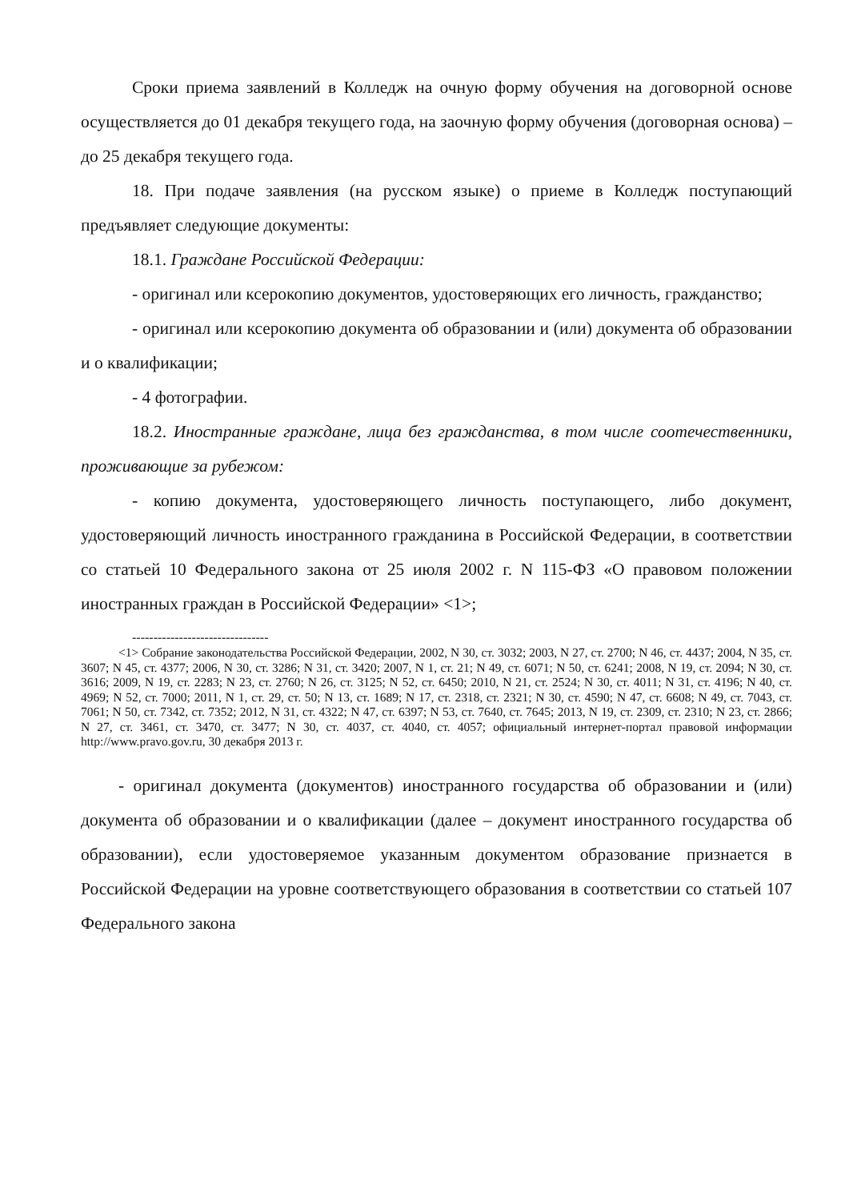Сроки приема заявлений в Колледж на очную форму обучения на договорной основе осуществляется до 01 декабря текущего года, на заочную форму обучения (договорная основа) – до 25 декабря текущего года.
18. При подаче заявления (на русском языке) о приеме в Колледж поступающий предъявляет следующие документы:
18.1. Граждане Российской Федерации:
- оригинал или ксерокопию документов, удостоверяющих его личность, гражданство;
- оригинал или ксерокопию документа об образовании и (или) документа об образовании и о квалификации;
- 4 фотографии.
18.2. Иностранные граждане, лица без гражданства, в том числе соотечественники, проживающие за рубежом:
- копию документа, удостоверяющего личность поступающего, либо документ, удостоверяющий личность иностранного гражданина в Российской Федерации, в соответствии со статьей 10 Федерального закона от 25 июля 2002 г. N 115-ФЗ «О правовом положении иностранных граждан в Российской Федерации» <1>;
--------------------------------
<1> Собрание законодательства Российской Федерации, 2002, N 30, ст. 3032; 2003, N 27, ст. 2700; N 46, ст. 4437; 2004, N 35, ст. 3607; N 45, ст. 4377; 2006, N 30, ст. 3286; N 31, ст. 3420; 2007, N 1, ст. 21; N 49, ст. 6071; N 50, ст. 6241; 2008, N 19, ст. 2094; N 30, ст. 3616; 2009, N 19, ст. 2283; N 23, ст. 2760; N 26, ст. 3125; N 52, ст. 6450; 2010, N 21, ст. 2524; N 30, ст. 4011; N 31, ст. 4196; N 40, ст. 4969; N 52, ст. 7000; 2011, N 1, ст. 29, ст. 50; N 13, ст. 1689; N 17, ст. 2318, ст. 2321; N 30, ст. 4590; N 47, ст. 6608; N 49, ст. 7043, ст. 7061; N 50, ст. 7342, ст. 7352; 2012, N 31, ст. 4322; N 47, ст. 6397; N 53, ст. 7640, ст. 7645; 2013, N 19, ст. 2309, ст. 2310; N 23, ст. 2866; N 27, ст. 3461, ст. 3470, ст. 3477; N 30, ст. 4037, ст. 4040, ст. 4057; официальный интернет-портал правовой информации http://www.pravo.gov.ru, 30 декабря 2013 г.
- оригинал документа (документов) иностранного государства об образовании и (или) документа об образовании и о квалификации (далее – документ иностранного государства об образовании), если удостоверяемое указанным документом образование признается в Российской Федерации на уровне соответствующего образования в соответствии со статьей 107 Федерального закона